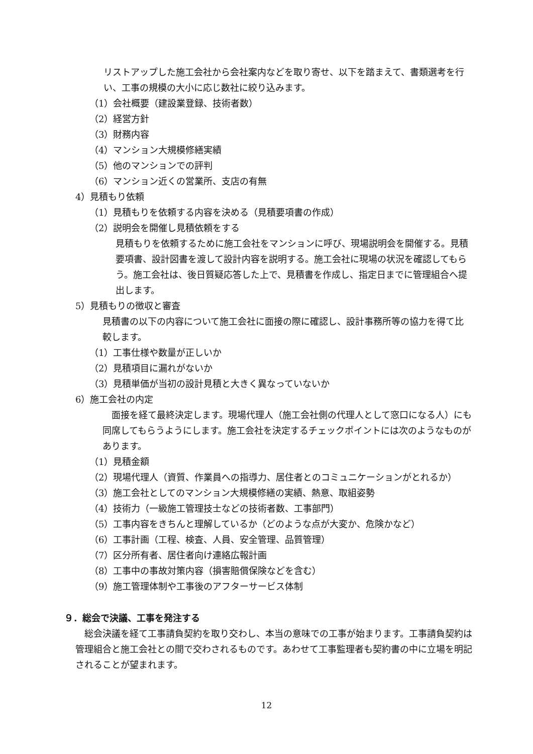リストアップした施工会社から会社案内などを取り寄せ、以下を踏まえて、書類選考を行い、工事の規模の大小に応じ数社に絞り込みます。
（1）会社概要（建設業登録、技術者数）
（2）経営方針
（3）財務内容
（4）マンション大規模修繕実績
（5）他のマンションでの評判
（6）マンション近くの営業所、支店の有無
4）見積もり依頼
（1）見積もりを依頼する内容を決める（見積要項書の作成）
（2）説明会を開催し見積依頼をする
見積もりを依頼するために施工会社をマンションに呼び、現場説明会を開催する。見積要項書、設計図書を渡して設計内容を説明する。施工会社に現場の状況を確認してもらう。施工会社は、後日質疑応答した上で、見積書を作成し、指定日までに管理組合へ提出します。
5）見積もりの徴収と審査
見積書の以下の内容について施工会社に面接の際に確認し、設計事務所等の協力を得て比較します。
（1）工事仕様や数量が正しいか
（2）見積項目に漏れがないか
（3）見積単価が当初の設計見積と大きく異なっていないか
6）施工会社の内定
　面接を経て最終決定します。現場代理人（施工会社側の代理人として窓口になる人）にも同席してもらうようにします。施工会社を決定するチェックポイントには次のようなものがあります。
（1）見積金額
（2）現場代理人（資質、作業員への指導力、居住者とのコミュニケーションがとれるか）
（3）施工会社としてのマンション大規模修繕の実績、熱意、取組姿勢
（4）技術力（一級施工管理技士などの技術者数、工事部門）
（5）工事内容をきちんと理解しているか（どのような点が大変か、危険かなど）
（6）工事計画（工程、検査、人員、安全管理、品質管理）
（7）区分所有者、居住者向け連絡広報計画
（8）工事中の事故対策内容（損害賠償保険などを含む）
（9）施工管理体制や工事後のアフターサービス体制
９．総会で決議、工事を発注する
　総会決議を経て工事請負契約を取り交わし、本当の意味での工事が始まります。工事請負契約は管理組合と施工会社との間で交わされるものです。あわせて工事監理者も契約書の中に立場を明記されることが望まれます。
12